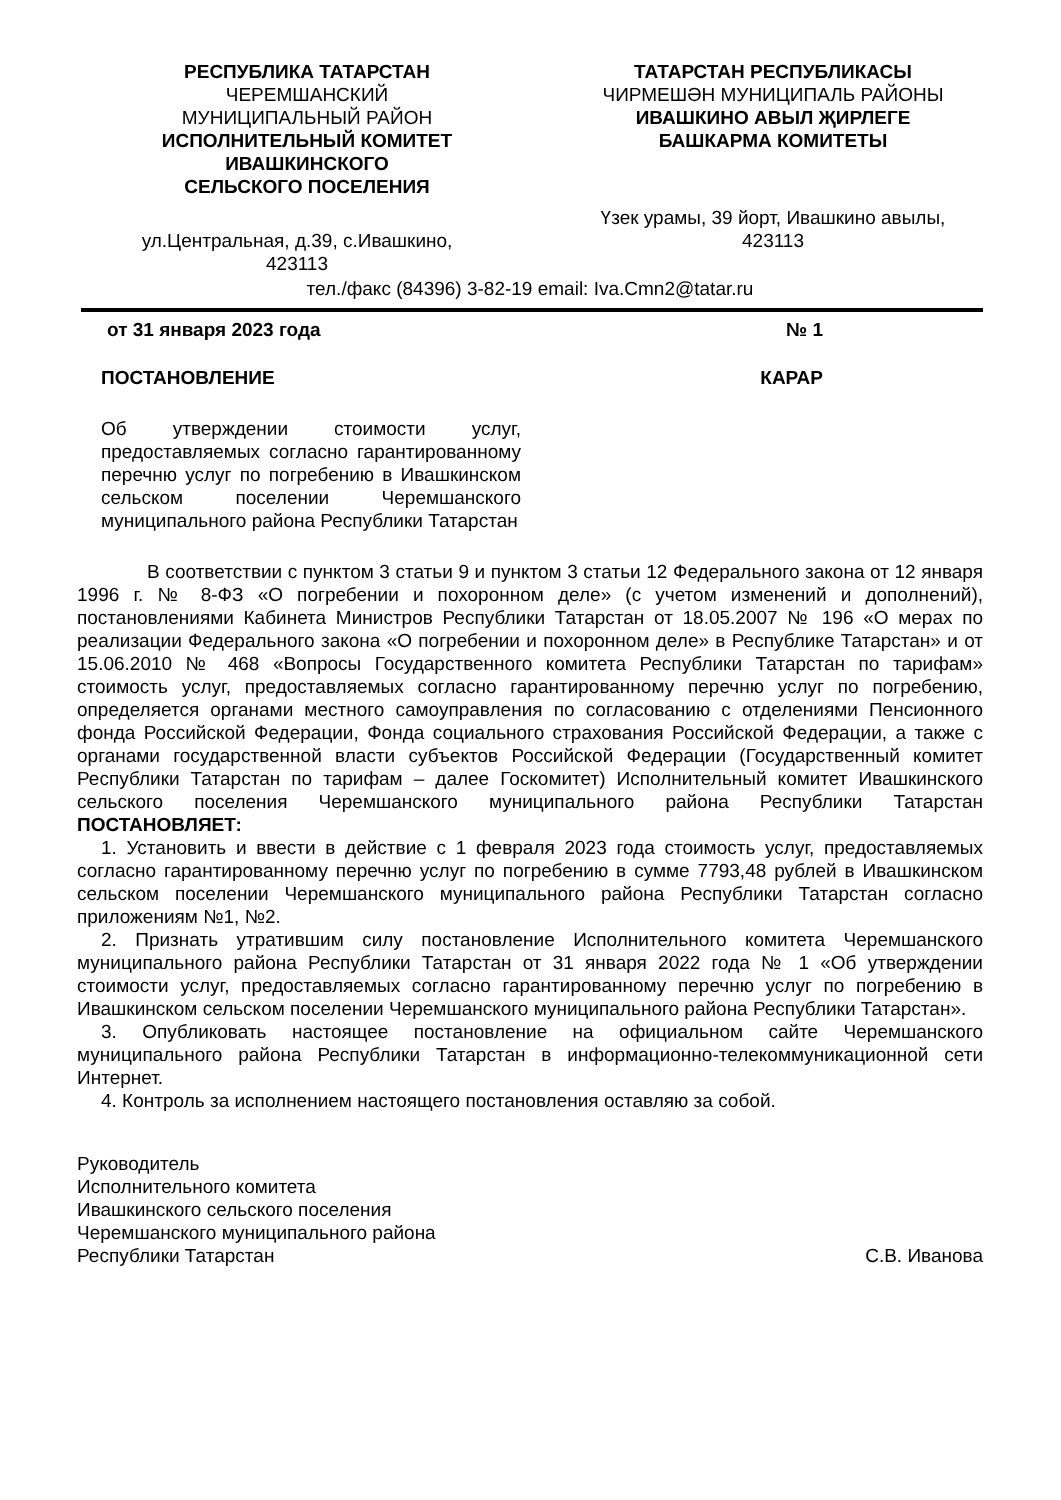РЕСПУБЛИКА ТАТАРСТАН
ЧЕРЕМШАНСКИЙ
МУНИЦИПАЛЬНЫЙ РАЙОН
ИСПОЛНИТЕЛЬНЫЙ КОМИТЕТ
ИВАШКИНСКОГО
СЕЛЬСКОГО ПОСЕЛЕНИЯ
ТАТАРСТАН РЕСПУБЛИКАСЫ
ЧИРМЕШӘН МУНИЦИПАЛЬ РАЙОНЫ
ИВАШКИНО АВЫЛ ҖИРЛЕГЕ
БАШКАРМА КОМИТЕТЫ
ул.Центральная, д.39, с.Ивашкино,
423113
Үзек урамы, 39 йорт, Ивашкино авылы,
423113
тел./факс (84396) 3-82-19 email: Iva.Cmn2@tatar.ru
от 31 января 2023 года № 1
ПОСТАНОВЛЕНИЕ КАРАР
Об утверждении стоимости услуг, предоставляемых согласно гарантированному перечню услуг по погребению в Ивашкинском сельском поселении Черемшанского муниципального района Республики Татарстан
В соответствии с пунктом 3 статьи 9 и пунктом 3 статьи 12 Федерального закона от 12 января 1996 г. № 8-ФЗ «О погребении и похоронном деле» (с учетом изменений и дополнений), постановлениями Кабинета Министров Республики Татарстан от 18.05.2007 № 196 «О мерах по реализации Федерального закона «О погребении и похоронном деле» в Республике Татарстан» и от 15.06.2010 № 468 «Вопросы Государственного комитета Республики Татарстан по тарифам» стоимость услуг, предоставляемых согласно гарантированному перечню услуг по погребению, определяется органами местного самоуправления по согласованию с отделениями Пенсионного фонда Российской Федерации, Фонда социального страхования Российской Федерации, а также с органами государственной власти субъектов Российской Федерации (Государственный комитет Республики Татарстан по тарифам – далее Госкомитет) Исполнительный комитет Ивашкинского сельского поселения Черемшанского муниципального района Республики Татарстан ПОСТАНОВЛЯЕТ:
1. Установить и ввести в действие с 1 февраля 2023 года стоимость услуг, предоставляемых согласно гарантированному перечню услуг по погребению в сумме 7793,48 рублей в Ивашкинском сельском поселении Черемшанского муниципального района Республики Татарстан согласно приложениям №1, №2.
2. Признать утратившим силу постановление Исполнительного комитета Черемшанского муниципального района Республики Татарстан от 31 января 2022 года № 1 «Об утверждении стоимости услуг, предоставляемых согласно гарантированному перечню услуг по погребению в Ивашкинском сельском поселении Черемшанского муниципального района Республики Татарстан».
3. Опубликовать настоящее постановление на официальном сайте Черемшанского муниципального района Республики Татарстан в информационно-телекоммуникационной сети Интернет.
4. Контроль за исполнением настоящего постановления оставляю за собой.
Руководитель
Исполнительного комитета
Ивашкинского сельского поселения
Черемшанского муниципального района
Республики Татарстан
С.В. Иванова